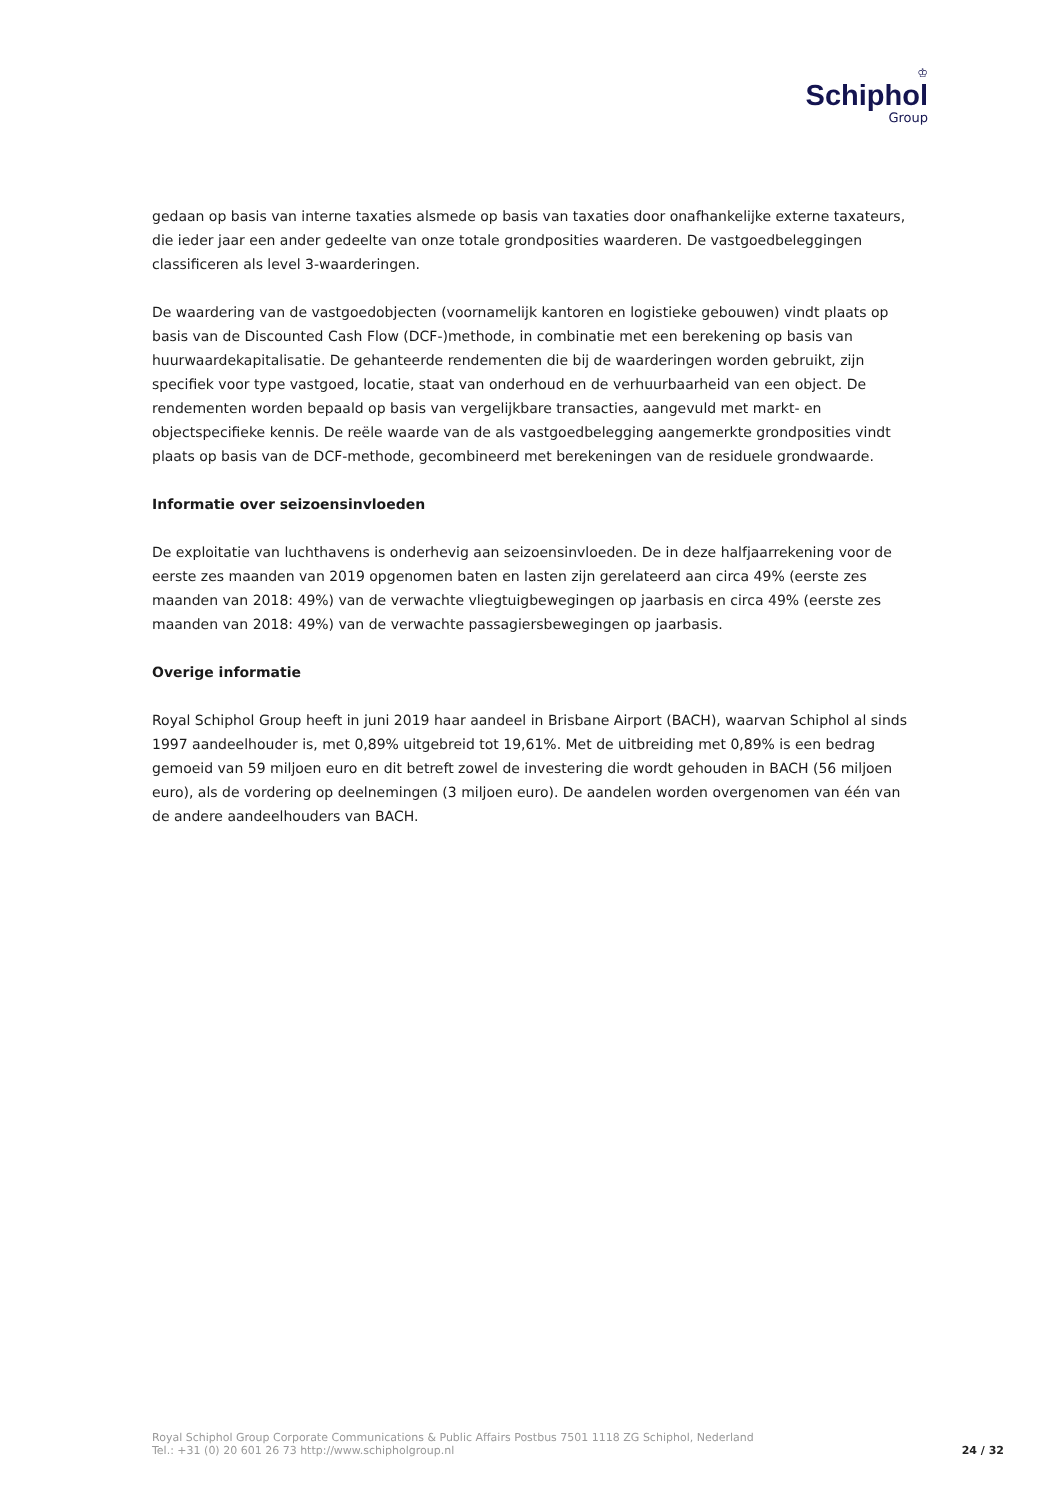♔
Schiphol
Group
gedaan op basis van interne taxaties alsmede op basis van taxaties door onafhankelijke externe taxateurs, die ieder jaar een ander gedeelte van onze totale grondposities waarderen. De vastgoedbeleggingen classificeren als level 3-waarderingen.
De waardering van de vastgoedobjecten (voornamelijk kantoren en logistieke gebouwen) vindt plaats op basis van de Discounted Cash Flow (DCF-)methode, in combinatie met een berekening op basis van huurwaardekapitalisatie. De gehanteerde rendementen die bij de waarderingen worden gebruikt, zijn specifiek voor type vastgoed, locatie, staat van onderhoud en de verhuurbaarheid van een object. De rendementen worden bepaald op basis van vergelijkbare transacties, aangevuld met markt- en objectspecifieke kennis. De reële waarde van de als vastgoedbelegging aangemerkte grondposities vindt plaats op basis van de DCF-methode, gecombineerd met berekeningen van de residuele grondwaarde.
Informatie over seizoensinvloeden
De exploitatie van luchthavens is onderhevig aan seizoensinvloeden. De in deze halfjaarrekening voor de eerste zes maanden van 2019 opgenomen baten en lasten zijn gerelateerd aan circa 49% (eerste zes maanden van 2018: 49%) van de verwachte vliegtuigbewegingen op jaarbasis en circa 49% (eerste zes maanden van 2018: 49%) van de verwachte passagiersbewegingen op jaarbasis.
Overige informatie
Royal Schiphol Group heeft in juni 2019 haar aandeel in Brisbane Airport (BACH), waarvan Schiphol al sinds 1997 aandeelhouder is, met 0,89% uitgebreid tot 19,61%. Met de uitbreiding met 0,89% is een bedrag gemoeid van 59 miljoen euro en dit betreft zowel de investering die wordt gehouden in BACH (56 miljoen euro), als de vordering op deelnemingen (3 miljoen euro). De aandelen worden overgenomen van één van de andere aandeelhouders van BACH.
Royal Schiphol Group Corporate Communications & Public Affairs Postbus 7501 1118 ZG Schiphol, Nederland
Tel.: +31 (0) 20 601 26 73 http://www.schipholgroup.nl
24 / 32